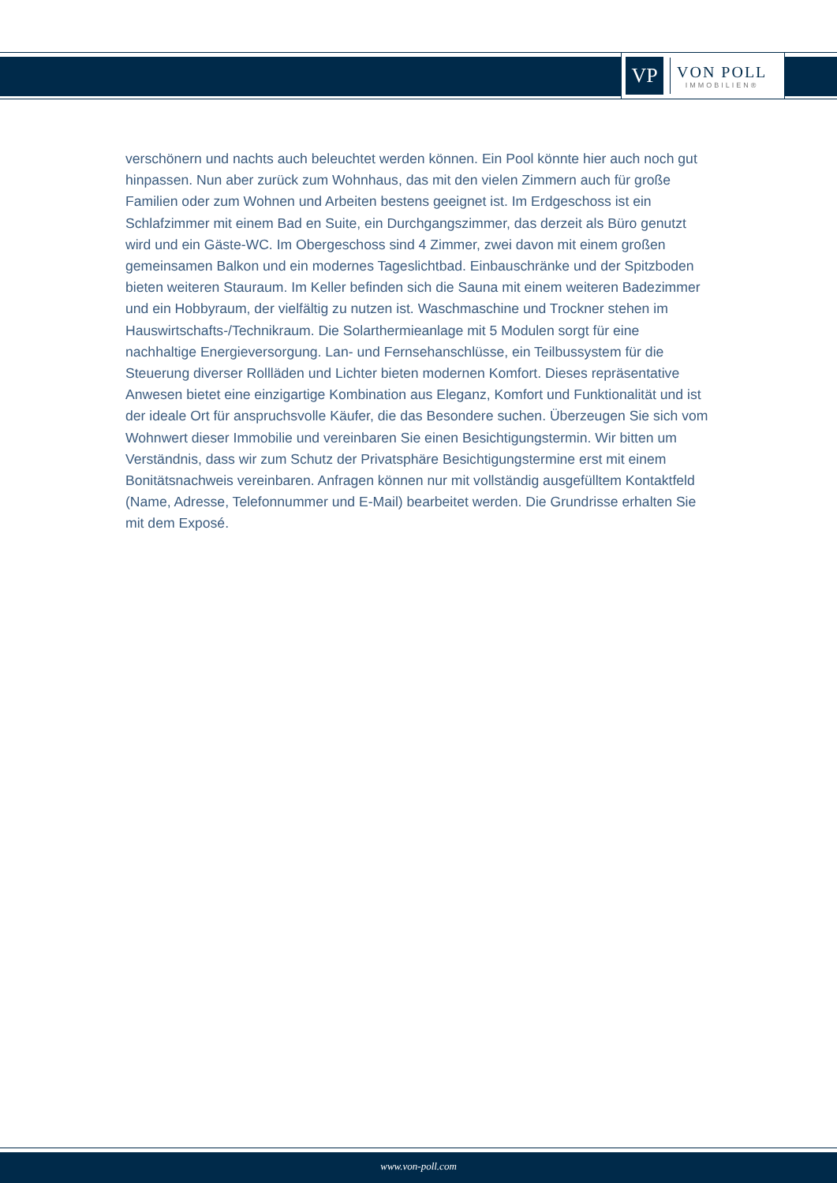VP
VON POLL
IMMOBILIEN®
verschönern und nachts auch beleuchtet werden können. Ein Pool könnte hier auch noch gut hinpassen. Nun aber zurück zum Wohnhaus, das mit den vielen Zimmern auch für große Familien oder zum Wohnen und Arbeiten bestens geeignet ist. Im Erdgeschoss ist ein Schlafzimmer mit einem Bad en Suite, ein Durchgangszimmer, das derzeit als Büro genutzt wird und ein Gäste-WC. Im Obergeschoss sind 4 Zimmer, zwei davon mit einem großen gemeinsamen Balkon und ein modernes Tageslichtbad. Einbauschränke und der Spitzboden bieten weiteren Stauraum. Im Keller befinden sich die Sauna mit einem weiteren Badezimmer und ein Hobbyraum, der vielfältig zu nutzen ist. Waschmaschine und Trockner stehen im Hauswirtschafts-/Technikraum. Die Solarthermieanlage mit 5 Modulen sorgt für eine nachhaltige Energieversorgung. Lan- und Fernsehanschlüsse, ein Teilbussystem für die Steuerung diverser Rollläden und Lichter bieten modernen Komfort. Dieses repräsentative Anwesen bietet eine einzigartige Kombination aus Eleganz, Komfort und Funktionalität und ist der ideale Ort für anspruchsvolle Käufer, die das Besondere suchen. Überzeugen Sie sich vom Wohnwert dieser Immobilie und vereinbaren Sie einen Besichtigungstermin. Wir bitten um Verständnis, dass wir zum Schutz der Privatsphäre Besichtigungstermine erst mit einem Bonitätsnachweis vereinbaren. Anfragen können nur mit vollständig ausgefülltem Kontaktfeld (Name, Adresse, Telefonnummer und E-Mail) bearbeitet werden. Die Grundrisse erhalten Sie mit dem Exposé.
www.von-poll.com